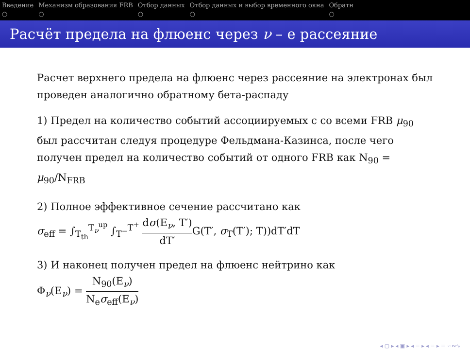Введение
○
Механизм образования FRB
○
Отбор данных
○
Отбор данных и выбор временного окна
○
Обратн
○
Расчёт предела на флюенс через ν – е рассеяние
Расчет верхнего предела на флюенс через рассеяние на электронах был проведен аналогично обратному бета-распаду
1) Предел на количество событий ассоциируемых с со всеми FRB μ<sub>90</sub> был рассчитан следуя процедуре Фельдмана-Казинса, после чего получен предел на количество событий от одного FRB как N<sub>90</sub> = μ<sub>90</sub>/N<sub>FRB</sub>
2) Полное эффективное сечение рассчитано как
σ<sub>eff</sub> = ∫<sub>T<sub>th</sub></sub><sup>T<sub>ν</sub><sup>up</sup></sup> ∫<sub>T<sup>−</sup></sub><sup>T<sup>+</sup></sup> dσ(E<sub>ν</sub>, T′) dT′G(T′, σ<sub>T</sub>(T′); T))dT′dT
3) И наконец получен предел на флюенс нейтрино как
Φ<sub>ν</sub>(E<sub>ν</sub>) = N<sub>90</sub>(E<sub>ν</sub>) N<sub>e</sub>σ<sub>eff</sub>(E<sub>ν</sub>)
◂ ▢ ▸ ◂ ▣ ▸ ◂ ≡ ▸ ◂ ≡ ▸ ≡ ∽∾∿